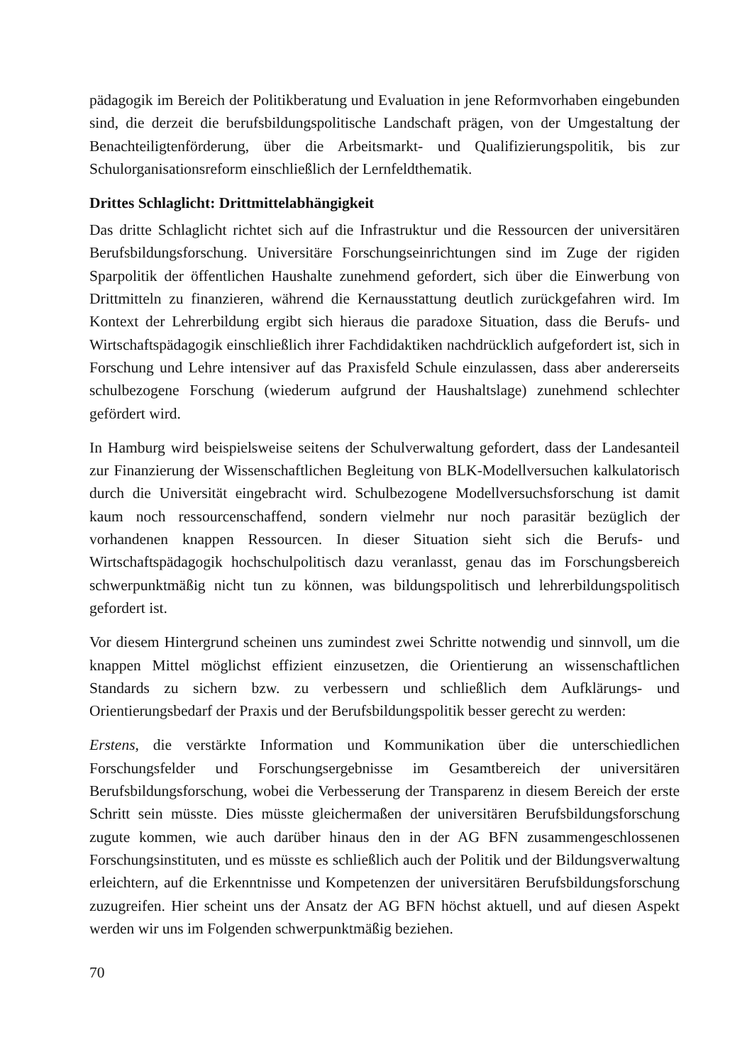pädagogik im Bereich der Politikberatung und Evaluation in jene Reformvorhaben eingebunden sind, die derzeit die berufsbildungspolitische Landschaft prägen, von der Umgestaltung der Benachteiligtenförderung, über die Arbeitsmarkt- und Qualifizierungspolitik, bis zur Schulorganisationsreform einschließlich der Lernfeldthematik.
Drittes Schlaglicht: Drittmittelabhängigkeit
Das dritte Schlaglicht richtet sich auf die Infrastruktur und die Ressourcen der universitären Berufsbildungsforschung. Universitäre Forschungseinrichtungen sind im Zuge der rigiden Sparpolitik der öffentlichen Haushalte zunehmend gefordert, sich über die Einwerbung von Drittmitteln zu finanzieren, während die Kernausstattung deutlich zurückgefahren wird. Im Kontext der Lehrerbildung ergibt sich hieraus die paradoxe Situation, dass die Berufs- und Wirtschaftspädagogik einschließlich ihrer Fachdidaktiken nachdrücklich aufgefordert ist, sich in Forschung und Lehre intensiver auf das Praxisfeld Schule einzulassen, dass aber andererseits schulbezogene Forschung (wiederum aufgrund der Haushaltslage) zunehmend schlechter gefördert wird.
In Hamburg wird beispielsweise seitens der Schulverwaltung gefordert, dass der Landesanteil zur Finanzierung der Wissenschaftlichen Begleitung von BLK-Modellversuchen kalkulatorisch durch die Universität eingebracht wird. Schulbezogene Modellversuchsforschung ist damit kaum noch ressourcenschaffend, sondern vielmehr nur noch parasitär bezüglich der vorhandenen knappen Ressourcen. In dieser Situation sieht sich die Berufs- und Wirtschaftspädagogik hochschulpolitisch dazu veranlasst, genau das im Forschungsbereich schwerpunktmäßig nicht tun zu können, was bildungspolitisch und lehrerbildungspolitisch gefordert ist.
Vor diesem Hintergrund scheinen uns zumindest zwei Schritte notwendig und sinnvoll, um die knappen Mittel möglichst effizient einzusetzen, die Orientierung an wissenschaftlichen Standards zu sichern bzw. zu verbessern und schließlich dem Aufklärungs- und Orientierungsbedarf der Praxis und der Berufsbildungspolitik besser gerecht zu werden:
Erstens, die verstärkte Information und Kommunikation über die unterschiedlichen Forschungsfelder und Forschungsergebnisse im Gesamtbereich der universitären Berufsbildungsforschung, wobei die Verbesserung der Transparenz in diesem Bereich der erste Schritt sein müsste. Dies müsste gleichermaßen der universitären Berufsbildungsforschung zugute kommen, wie auch darüber hinaus den in der AG BFN zusammengeschlossenen Forschungsinstituten, und es müsste es schließlich auch der Politik und der Bildungsverwaltung erleichtern, auf die Erkenntnisse und Kompetenzen der universitären Berufsbildungsforschung zuzugreifen. Hier scheint uns der Ansatz der AG BFN höchst aktuell, und auf diesen Aspekt werden wir uns im Folgenden schwerpunktmäßig beziehen.
70